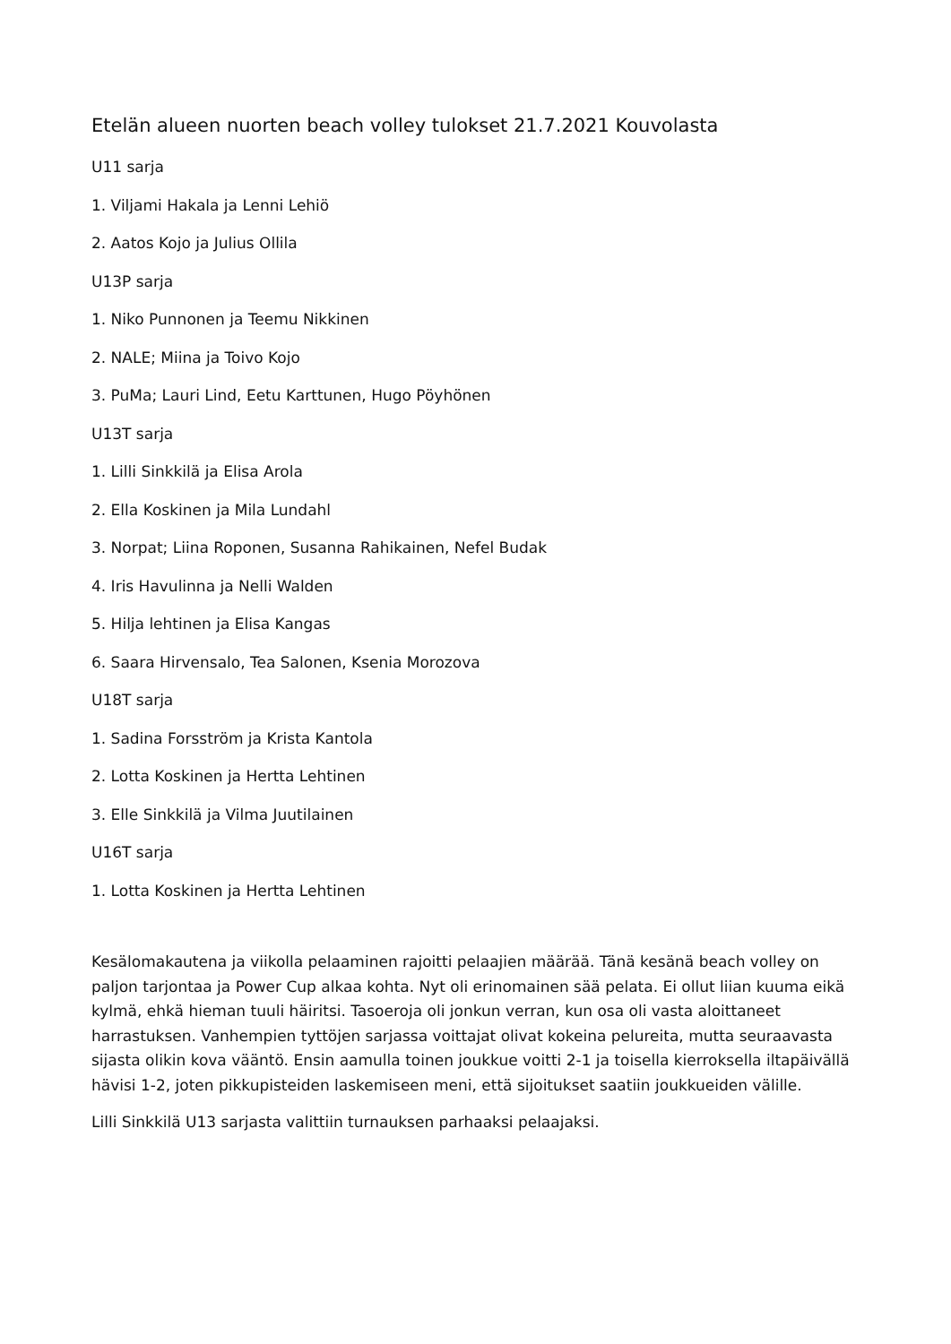Etelän alueen nuorten beach volley tulokset 21.7.2021 Kouvolasta
U11 sarja
1. Viljami Hakala ja Lenni Lehiö
2. Aatos Kojo ja Julius Ollila
U13P sarja
1. Niko Punnonen ja Teemu Nikkinen
2. NALE; Miina ja Toivo Kojo
3. PuMa; Lauri Lind, Eetu Karttunen, Hugo Pöyhönen
U13T sarja
1. Lilli Sinkkilä ja Elisa Arola
2. Ella Koskinen ja Mila Lundahl
3. Norpat; Liina Roponen, Susanna Rahikainen, Nefel Budak
4. Iris Havulinna ja Nelli Walden
5. Hilja lehtinen ja Elisa Kangas
6. Saara Hirvensalo, Tea Salonen, Ksenia Morozova
U18T sarja
1. Sadina Forsström ja Krista Kantola
2. Lotta Koskinen ja Hertta Lehtinen
3. Elle Sinkkilä ja Vilma Juutilainen
U16T sarja
1. Lotta Koskinen ja Hertta Lehtinen
Kesälomakautena ja viikolla pelaaminen rajoitti pelaajien määrää. Tänä kesänä beach volley on paljon tarjontaa ja Power Cup alkaa kohta. Nyt oli erinomainen sää pelata. Ei ollut liian kuuma eikä kylmä, ehkä hieman tuuli häiritsi. Tasoeroja oli jonkun verran, kun osa oli vasta aloittaneet harrastuksen. Vanhempien tyttöjen sarjassa voittajat olivat kokeina pelureita, mutta seuraavasta sijasta olikin kova vääntö. Ensin aamulla toinen joukkue voitti 2-1 ja toisella kierroksella iltapäivällä hävisi 1-2, joten pikkupisteiden laskemiseen meni, että sijoitukset saatiin joukkueiden välille.
Lilli Sinkkilä U13 sarjasta valittiin turnauksen parhaaksi pelaajaksi.